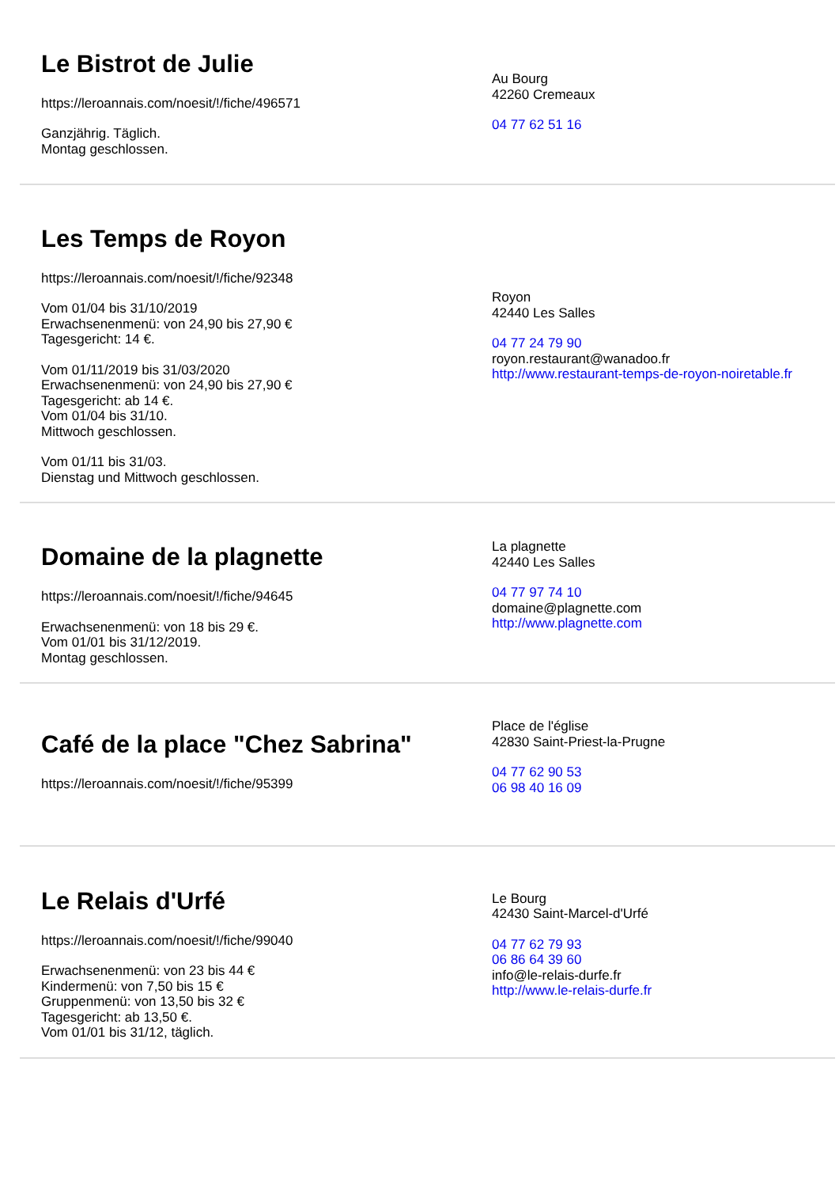Le Bistrot de Julie
https://leroannais.com/noesit/!/fiche/496571
Ganzjährig. Täglich.
Montag geschlossen.
Au Bourg
42260 Cremeaux
04 77 62 51 16
Les Temps de Royon
https://leroannais.com/noesit/!/fiche/92348
Vom 01/04 bis 31/10/2019
Erwachsenenmenü: von 24,90 bis 27,90 €
Tagesgericht: 14 €.
Vom 01/11/2019 bis 31/03/2020
Erwachsenenmenü: von 24,90 bis 27,90 €
Tagesgericht: ab 14 €.
Vom 01/04 bis 31/10.
Mittwoch geschlossen.
Vom 01/11 bis 31/03.
Dienstag und Mittwoch geschlossen.
Royon
42440 Les Salles
04 77 24 79 90
royon.restaurant@wanadoo.fr
http://www.restaurant-temps-de-royon-noiretable.fr
Domaine de la plagnette
https://leroannais.com/noesit/!/fiche/94645
Erwachsenenmenü: von 18 bis 29 €.
Vom 01/01 bis 31/12/2019.
Montag geschlossen.
La plagnette
42440 Les Salles
04 77 97 74 10
domaine@plagnette.com
http://www.plagnette.com
Café de la place "Chez Sabrina"
https://leroannais.com/noesit/!/fiche/95399
Place de l'église
42830 Saint-Priest-la-Prugne
04 77 62 90 53
06 98 40 16 09
Le Relais d'Urfé
https://leroannais.com/noesit/!/fiche/99040
Erwachsenenmenü: von 23 bis 44 €
Kindermenü: von 7,50 bis 15 €
Gruppenmenü: von 13,50 bis 32 €
Tagesgericht: ab 13,50 €.
Vom 01/01 bis 31/12, täglich.
Le Bourg
42430 Saint-Marcel-d'Urfé
04 77 62 79 93
06 86 64 39 60
info@le-relais-durfe.fr
http://www.le-relais-durfe.fr